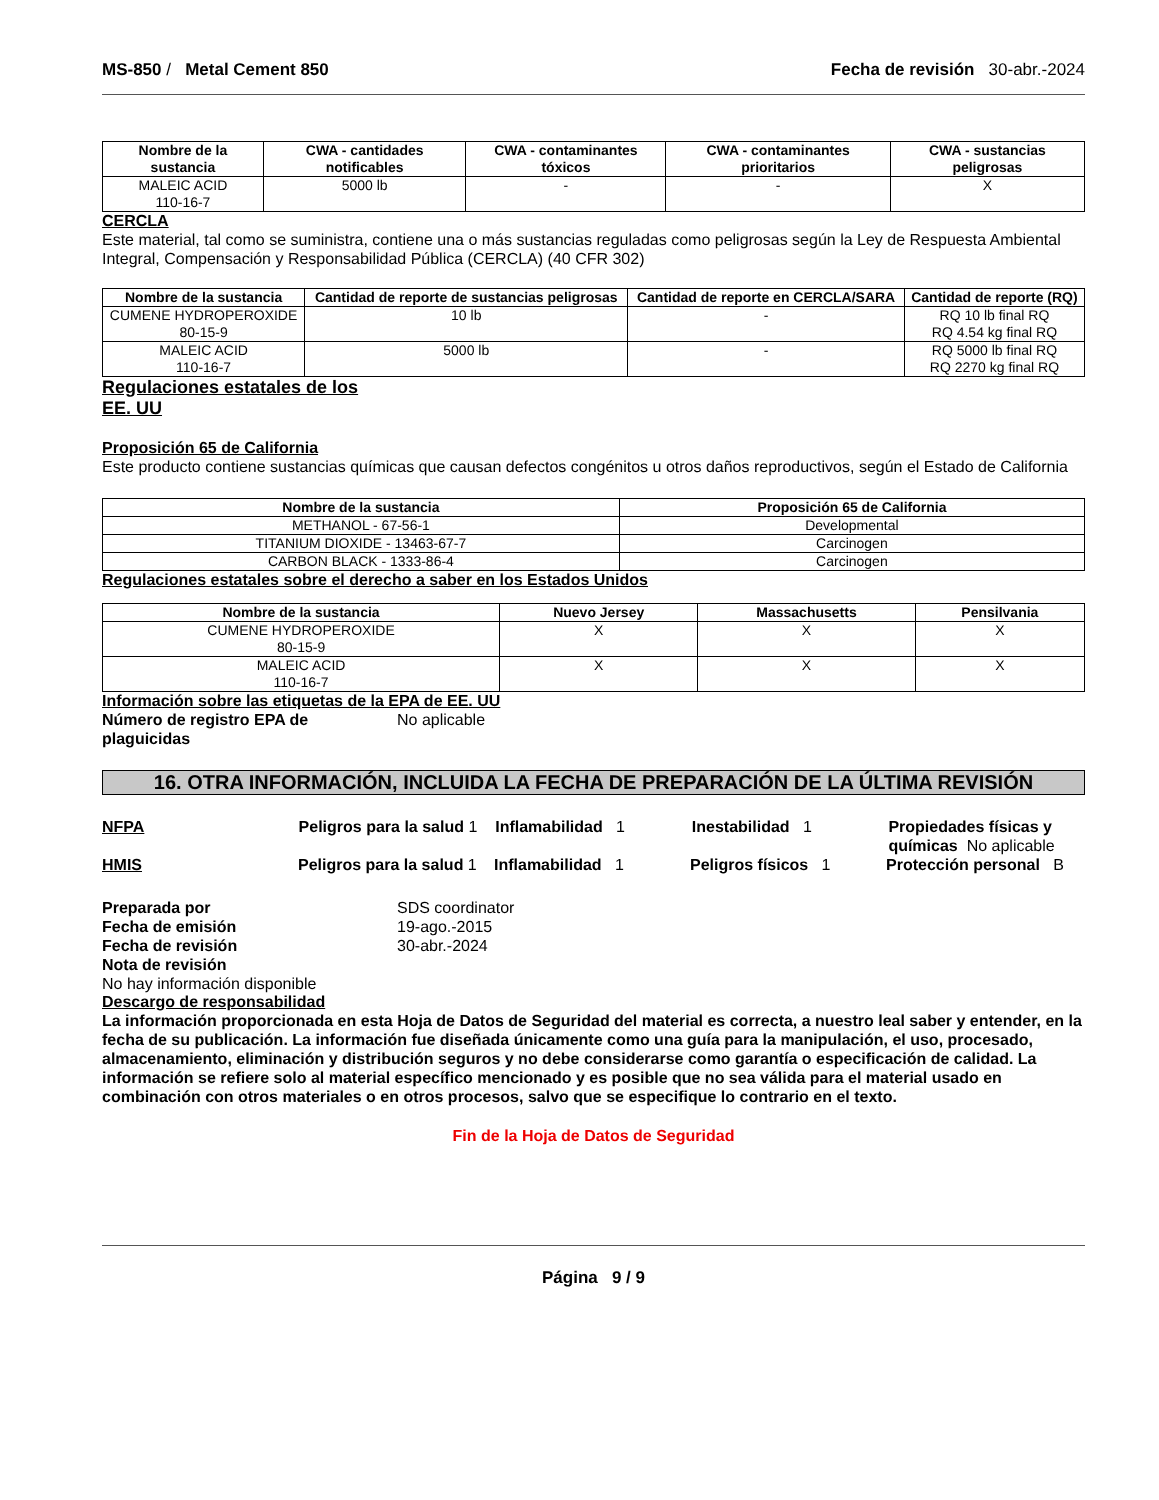MS-850 / Metal Cement 850 Fecha de revisión 30-abr.-2024
| Nombre de la sustancia | CWA - cantidades notificables | CWA - contaminantes tóxicos | CWA - contaminantes prioritarios | CWA - sustancias peligrosas |
| --- | --- | --- | --- | --- |
| MALEIC ACID 110-16-7 | 5000 lb | - | - | X |
CERCLA
Este material, tal como se suministra, contiene una o más sustancias reguladas como peligrosas según la Ley de Respuesta Ambiental Integral, Compensación y Responsabilidad Pública (CERCLA) (40 CFR 302)
| Nombre de la sustancia | Cantidad de reporte de sustancias peligrosas | Cantidad de reporte en CERCLA/SARA | Cantidad de reporte (RQ) |
| --- | --- | --- | --- |
| CUMENE HYDROPEROXIDE 80-15-9 | 10 lb | - | RQ 10 lb final RQ RQ 4.54 kg final RQ |
| MALEIC ACID 110-16-7 | 5000 lb | - | RQ 5000 lb final RQ RQ 2270 kg final RQ |
Regulaciones estatales de los
EE. UU
Proposición 65 de California
Este producto contiene sustancias químicas que causan defectos congénitos u otros daños reproductivos, según el Estado de California
| Nombre de la sustancia | Proposición 65 de California |
| --- | --- |
| METHANOL - 67-56-1 | Developmental |
| TITANIUM DIOXIDE - 13463-67-7 | Carcinogen |
| CARBON BLACK - 1333-86-4 | Carcinogen |
Regulaciones estatales sobre el derecho a saber en los Estados Unidos
| Nombre de la sustancia | Nuevo Jersey | Massachusetts | Pensilvania |
| --- | --- | --- | --- |
| CUMENE HYDROPEROXIDE 80-15-9 | X | X | X |
| MALEIC ACID 110-16-7 | X | X | X |
Información sobre las etiquetas de la EPA de EE. UU
Número de registro EPA de plaguicidas
No aplicable
16. OTRA INFORMACIÓN, INCLUIDA LA FECHA DE PREPARACIÓN DE LA ÚLTIMA REVISIÓN
NFPA Peligros para la salud 1
Inflamabilidad 1 Inestabilidad 1 Propiedades físicas y químicas No aplicable
HMIS Peligros para la salud 1
Inflamabilidad 1 Peligros físicos 1 Protección personal B
Preparada por SDS coordinator
Fecha de emisión 19-ago.-2015
Fecha de revisión 30-abr.-2024
Nota de revisión
No hay información disponible
Descargo de responsabilidad
La información proporcionada en esta Hoja de Datos de Seguridad del material es correcta, a nuestro leal saber y entender, en la fecha de su publicación. La información fue diseñada únicamente como una guía para la manipulación, el uso, procesado, almacenamiento, eliminación y distribución seguros y no debe considerarse como garantía o especificación de calidad. La información se refiere solo al material específico mencionado y es posible que no sea válida para el material usado en combinación con otros materiales o en otros procesos, salvo que se especifique lo contrario en el texto.
Fin de la Hoja de Datos de Seguridad
Página 9 / 9